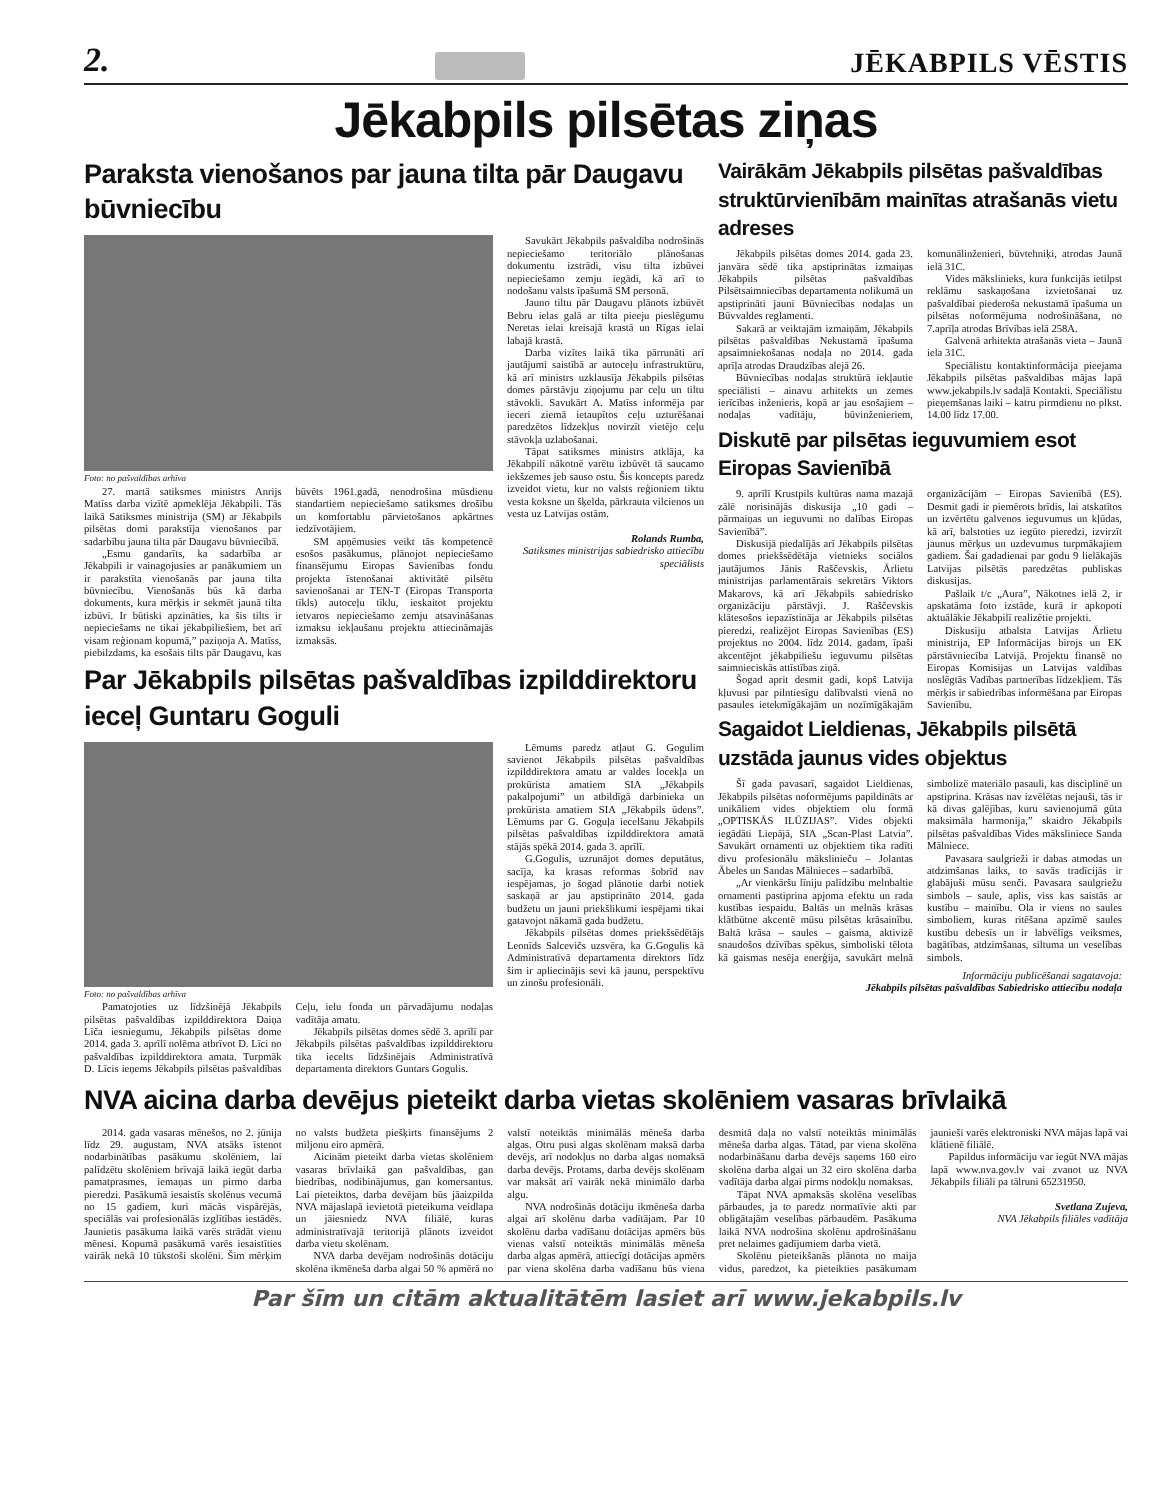2. JĒKABPILS VĒSTIS
Jēkabpils pilsētas ziņas
Paraksta vienošanos par jauna tilta pār Daugavu būvniecību
Foto: no pašvaldības arhīva
27. martā satiksmes ministrs Anrijs Matīss darba vizītē apmeklēja Jēkabpili. Tās laikā Satiksmes ministrija (SM) ar Jēkabpils pilsētas domi parakstīja vienošanos par sadarbību jauna tilta pār Daugavu būvniecībā.
„Esmu gandarīts, ka sadarbība ar Jēkabpili ir vainagojusies ar panākumiem un ir parakstīta vienošanās par jauna tilta būvniecību. Vienošanās būs kā darba dokuments, kura mērķis ir sekmēt jaunā tilta izbūvi. Ir būtiski apzināties, ka šis tilts ir nepieciešams ne tikai jēkabpiliešiem, bet arī visam reģionam kopumā,” paziņoja A. Matīss, piebilzdams, ka esošais tilts pār Daugavu, kas būvēts 1961.gadā, nenodrošina mūsdienu standartiem nepieciešamo satiksmes drošību un komfortablu pārvietošanos apkārtnes iedzīvotājiem.
SM apņēmusies veikt tās kompetencē esošos pasākumus, plānojot nepieciešamo finansējumu Eiropas Savienības fondu projekta īstenošanai aktivitātē pilsētu savienošanai ar TEN-T (Eiropas Transporta tīkls) autoceļu tīklu, ieskaitot projektu ietvaros nepieciešamo zemju atsavināšanas izmaksu iekļaušanu projektu attiecināmajās izmaksās.
Savukārt Jēkabpils pašvaldība nodrošinās nepieciešamo teritoriālo plānošanas dokumentu izstrādi, visu tilta izbūvei nepieciešamo zemju iegādi, kā arī to nodošanu valsts īpašumā SM personā.
Jauno tiltu pār Daugavu plānots izbūvēt Bebru ielas galā ar tilta pieeju pieslēgumu Neretas ielai kreisajā krastā un Rīgas ielai labajā krastā.
Darba vizītes laikā tika pārrunāti arī jautājumi saistībā ar autoceļu infrastruktūru, kā arī ministrs uzklausīja Jēkabpils pilsētas domes pārstāvju ziņojumu par ceļu un tiltu stāvokli. Savukārt A. Matīss informēja par ieceri ziemā ietaupītos ceļu uzturēšanai paredzētos līdzekļus novirzīt vietējo ceļu stāvokļa uzlabošanai.
Tāpat satiksmes ministrs atklāja, ka Jēkabpilī nākotnē varētu izbūvēt tā saucamo iekšzemes jeb sauso ostu. Šis koncepts paredz izveidot vietu, kur no valsts reģioniem tiktu vesta koksne un šķelda, pārkrauta vilcienos un vesta uz Latvijas ostām.
Rolands Rumba,
Satiksmes ministrijas sabiedrisko attiecību speciālists
Par Jēkabpils pilsētas pašvaldības izpilddirektoru ieceļ Guntaru Goguli
Foto: no pašvaldības arhīva
Pamatojoties uz līdzšinējā Jēkabpils pilsētas pašvaldības izpilddirektora Daiņa Līča iesniegumu, Jēkabpils pilsētas dome 2014. gada 3. aprīlī nolēma atbrīvot D. Līci no pašvaldības izpilddirektora amata. Turpmāk D. Līcis ieņems Jēkabpils pilsētas pašvaldības Ceļu, ielu fonda un pārvadājumu nodaļas vadītāja amatu.
Jēkabpils pilsētas domes sēdē 3. aprīlī par Jēkabpils pilsētas pašvaldības izpilddirektoru tika iecelts līdzšinējais Administratīvā departamenta direktors Guntars Gogulis.
Lēmums paredz atļaut G. Gogulim savienot Jēkabpils pilsētas pašvaldības izpilddirektora amatu ar valdes locekļa un prokūrista amatiem SIA „Jēkabpils pakalpojumi” un atbildīgā darbinieka un prokūrista amatiem SIA „Jēkabpils ūdens”. Lēmums par G. Goguļa iecelšanu Jēkabpils pilsētas pašvaldības izpilddirektora amatā stājās spēkā 2014. gada 3. aprīlī.
G.Gogulis, uzrunājot domes deputātus, sacīja, ka krasas reformas šobrīd nav iespējamas, jo šogad plānotie darbi notiek saskaņā ar jau apstiprināto 2014. gada budžetu un jauni priekšlikumi iespējami tikai gatavojot nākamā gada budžetu.
Jēkabpils pilsētas domes priekšsēdētājs Leonīds Salcevičs uzsvēra, ka G.Gogulis kā Administratīvā departamenta direktors līdz šim ir apliecinājis sevi kā jaunu, perspektīvu un zinošu profesionāli.
Vairākām Jēkabpils pilsētas pašvaldības struktūrvienībām mainītas atrašanās vietu adreses
Jēkabpils pilsētas domes 2014. gada 23. janvāra sēdē tika apstiprinātas izmaiņas Jēkabpils pilsētas pašvaldības Pilsētsaimniecības departamenta nolikumā un apstiprināti jauni Būvniecības nodaļas un Būvvaldes reglamenti.
Sakarā ar veiktajām izmaiņām, Jēkabpils pilsētas pašvaldības Nekustamā īpašuma apsaimniekošanas nodaļa no 2014. gada aprīļa atrodas Draudzības alejā 26.
Būvniecības nodaļas struktūrā iekļautie speciālisti – ainavu arhitekts un zemes ierīcības inženieris, kopā ar jau esošajiem – nodaļas vadītāju, būvinženieriem, komunālinženieri, būvtehniķi, atrodas Jaunā ielā 31C.
Vides mākslinieks, kura funkcijās ietilpst reklāmu saskaņošana izvietošanai uz pašvaldībai piederoša nekustamā īpašuma un pilsētas noformējuma nodrošināšana, no 7.aprīļa atrodas Brīvības ielā 258A.
Galvenā arhitekta atrašanās vieta – Jaunā iela 31C.
Speciālistu kontaktinformācija pieejama Jēkabpils pilsētas pašvaldības mājas lapā www.jekabpils.lv sadaļā Kontakti. Speciālistu pieņemšanas laiki – katru pirmdienu no plkst. 14.00 līdz 17.00.
Diskutē par pilsētas ieguvumiem esot Eiropas Savienībā
9. aprīlī Krustpils kultūras nama mazajā zālē norisinājās diskusija „10 gadi – pārmaiņas un ieguvumi no dalības Eiropas Savienībā”.
Diskusijā piedalījās arī Jēkabpils pilsētas domes priekšsēdētāja vietnieks sociālos jautājumos Jānis Raščevskis, Ārlietu ministrijas parlamentārais sekretārs Viktors Makarovs, kā arī Jēkabpils sabiedrisko organizāciju pārstāvji. J. Raščevskis klātesošos iepazīstināja ar Jēkabpils pilsētas pieredzi, realizējot Eiropas Savienības (ES) projektus no 2004. līdz 2014. gadam, īpaši akcentējot jēkabpiliešu ieguvumu pilsētas saimnieciskās attīstības ziņā.
Šogad aprit desmit gadi, kopš Latvija kļuvusi par pilntiesīgu dalībvalsti vienā no pasaules ietekmīgākajām un nozīmīgākajām organizācijām – Eiropas Savienībā (ES). Desmit gadi ir piemērots brīdis, lai atskatītos un izvērtētu galvenos ieguvumus un kļūdas, kā arī, balstoties uz iegūto pieredzi, izvirzīt jaunus mērķus un uzdevumus turpmākajiem gadiem. Šai gadadienai par godu 9 lielākajās Latvijas pilsētās paredzētas publiskas diskusijas.
Pašlaik t/c „Aura”, Nākotnes ielā 2, ir apskatāma foto izstāde, kurā ir apkopoti aktuālākie Jēkabpilī realizētie projekti.
Diskusiju atbalsta Latvijas Ārlietu ministrija, EP Informācijas birojs un EK pārstāvniecība Latvijā. Projektu finansē no Eiropas Komisijas un Latvijas valdības noslēgtās Vadības partnerības līdzekļiem. Tās mērķis ir sabiedrības informēšana par Eiropas Savienību.
Sagaidot Lieldienas, Jēkabpils pilsētā uzstāda jaunus vides objektus
Šī gada pavasarī, sagaidot Lieldienas, Jēkabpils pilsētas noformējums papildināts ar unikāliem vides objektiem olu formā „OPTISKĀS ILŪZIJAS”. Vides objekti iegādāti Liepājā, SIA „Scan-Plast Latvia”. Savukārt ornamenti uz objektiem tika radīti divu profesionālu mākslinieču – Jolantas Ābeles un Sandas Mālnieces – sadarbībā.
„Ar vienkāršu līniju palīdzību melnbaltie ornamenti pastiprina apjoma efektu un rada kustības iespaidu. Baltās un melnās krāsas klātbūtne akcentē mūsu pilsētas krāsainību. Baltā krāsa – saules – gaisma, aktivizē snaudošos dzīvības spēkus, simboliski tēlota kā gaismas nesēja enerģija, savukārt melnā simbolizē materiālo pasauli, kas disciplinē un apstiprina. Krāsas nav izvēlētas nejauši, tās ir kā divas galējības, kuru savienojumā gūta maksimāla harmonija,” skaidro Jēkabpils pilsētas pašvaldības Vides māksliniece Sanda Mālniece.
Pavasara saulgrieži ir dabas atmodas un atdzimšanas laiks, to savās tradīcijās ir glabājuši mūsu senči. Pavasara saulgriežu simbols – saule, aplis, viss kas saistās ar kustību – mainību. Ola ir viens no saules simboliem, kuras ritēšana apzīmē saules kustību debesīs un ir labvēlīgs veiksmes, bagātības, atdzimšanas, siltuma un veselības simbols.
Informāciju publicēšanai sagatavoja:
Jēkabpils pilsētas pašvaldības Sabiedrisko attiecību nodaļa
NVA aicina darba devējus pieteikt darba vietas skolēniem vasaras brīvlaikā
2014. gada vasaras mēnešos, no 2. jūnija līdz 29. augustam, NVA atsāks īstenot nodarbinātības pasākumu skolēniem, lai palīdzētu skolēniem brīvajā laikā iegūt darba pamatprasmes, iemaņas un pirmo darba pieredzi. Pasākumā iesaistīs skolēnus vecumā no 15 gadiem, kuri mācās vispārējās, speciālās vai profesionālās izglītības iestādēs. Jaunietis pasākuma laikā varēs strādāt vienu mēnesi. Kopumā pasākumā varēs iesaistīties vairāk nekā 10 tūkstoši skolēni. Šim mērķim no valsts budžeta piešķirts finansējums 2 miljonu eiro apmērā.
Aicinām pieteikt darba vietas skolēniem vasaras brīvlaikā gan pašvaldības, gan biedrības, nodibinājumus, gan komersantus. Lai pieteiktos, darba devējam būs jāaizpilda NVA mājaslapā ievietotā pieteikuma veidlapa un jāiesniedz NVA filiālē, kuras administratīvajā teritorijā plānots izveidot darba vietu skolēnam.
NVA darba devējam nodrošinās dotāciju skolēna ikmēneša darba algai 50 % apmērā no valstī noteiktās minimālās mēneša darba algas. Otru pusi algas skolēnam maksā darba devējs, arī nodokļus no darba algas nomaksā darba devējs. Protams, darba devējs skolēnam var maksāt arī vairāk nekā minimālo darba algu.
NVA nodrošinās dotāciju ikmēneša darba algai arī skolēnu darba vadītājam. Par 10 skolēnu darba vadīšanu dotācijas apmērs būs vienas valstī noteiktās minimālās mēneša darba algas apmērā, attiecīgi dotācijas apmērs par viena skolēna darba vadīšanu būs viena desmitā daļa no valstī noteiktās minimālās mēneša darba algas. Tātad, par viena skolēna nodarbināšanu darba devējs saņems 160 eiro skolēna darba algai un 32 eiro skolēna darba vadītāja darba algai pirms nodokļu nomaksas.
Tāpat NVA apmaksās skolēna veselības pārbaudes, ja to paredz normatīvie akti par obligātajām veselības pārbaudēm. Pasākuma laikā NVA nodrošina skolēnu apdrošināšanu pret nelaimes gadījumiem darba vietā.
Skolēnu pieteikšanās plānota no maija vidus, paredzot, ka pieteikties pasākumam jaunieši varēs elektroniski NVA mājas lapā vai klātienē filiālē.
Papildus informāciju var iegūt NVA mājas lapā www.nva.gov.lv vai zvanot uz NVA Jēkabpils filiāli pa tālruni 65231950.
Svetlana Zujeva,
NVA Jēkabpils filiāles vadītāja
Par šīm un citām aktualitātēm lasiet arī www.jekabpils.lv